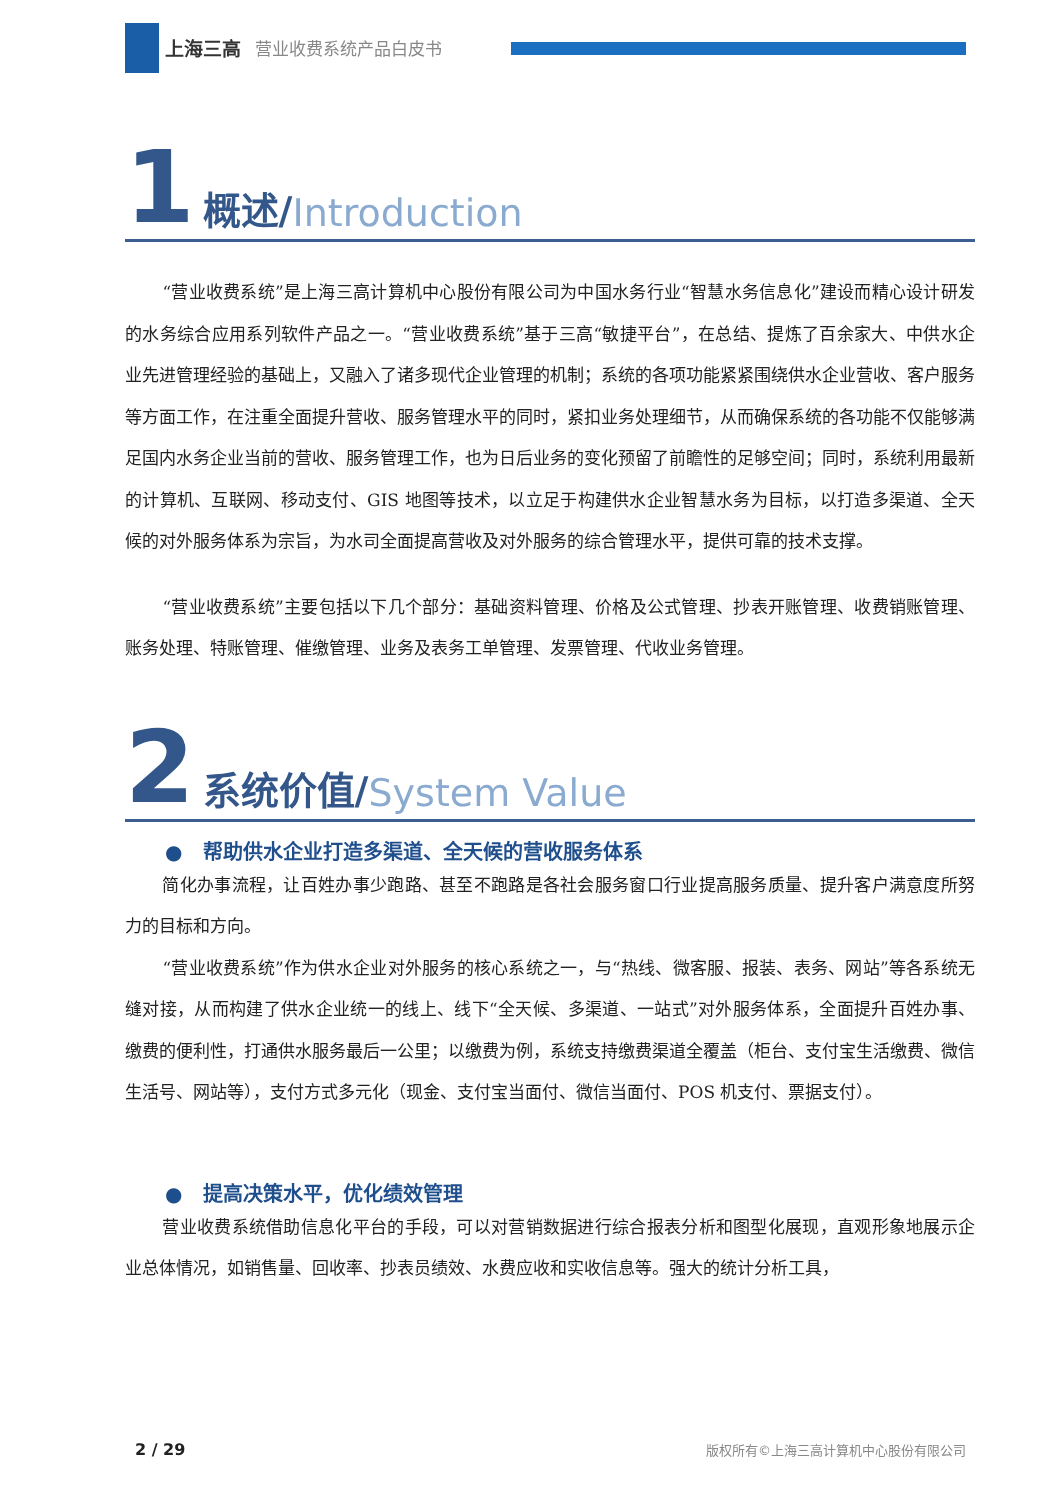上海三高 营业收费系统产品白皮书
1 概述/ Introduction
“营业收费系统”是上海三高计算机中心股份有限公司为中国水务行业“智慧水务信息化”建设而精心设计研发的水务综合应用系列软件产品之一。“营业收费系统”基于三高“敏捷平台”，在总结、提炼了百余家大、中供水企业先进管理经验的基础上，又融入了诸多现代企业管理的机制；系统的各项功能紧紧围绕供水企业营收、客户服务等方面工作，在注重全面提升营收、服务管理水平的同时，紧扣业务处理细节，从而确保系统的各功能不仅能够满足国内水务企业当前的营收、服务管理工作，也为日后业务的变化预留了前瞻性的足够空间；同时，系统利用最新的计算机、互联网、移动支付、GIS 地图等技术，以立足于构建供水企业智慧水务为目标，以打造多渠道、全天候的对外服务体系为宗旨，为水司全面提高营收及对外服务的综合管理水平，提供可靠的技术支撑。
“营业收费系统”主要包括以下几个部分：基础资料管理、价格及公式管理、抄表开账管理、收费销账管理、账务处理、特账管理、催缴管理、业务及表务工单管理、发票管理、代收业务管理。
2 系统价值/ System Value
● 帮助供水企业打造多渠道、全天候的营收服务体系
简化办事流程，让百姓办事少跑路、甚至不跑路是各社会服务窗口行业提高服务质量、提升客户满意度所努力的目标和方向。
“营业收费系统”作为供水企业对外服务的核心系统之一，与“热线、微客服、报装、表务、网站”等各系统无缝对接，从而构建了供水企业统一的线上、线下“全天候、多渠道、一站式”对外服务体系，全面提升百姓办事、缴费的便利性，打通供水服务最后一公里；以缴费为例，系统支持缴费渠道全覆盖（柜台、支付宝生活缴费、微信生活号、网站等），支付方式多元化（现金、支付宝当面付、微信当面付、POS 机支付、票据支付）。
● 提高决策水平，优化绩效管理
营业收费系统借助信息化平台的手段，可以对营销数据进行综合报表分析和图型化展现，直观形象地展示企业总体情况，如销售量、回收率、抄表员绩效、水费应收和实收信息等。强大的统计分析工具，
2 / 29 版权所有©上海三高计算机中心股份有限公司